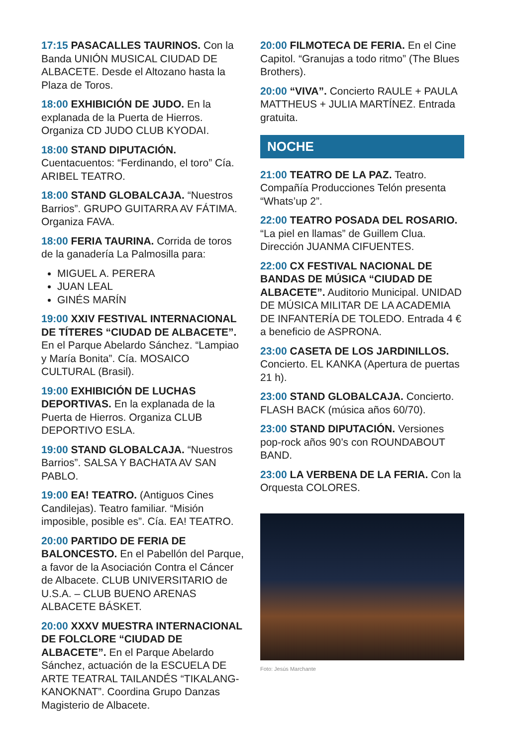17:15 PASACALLES TAURINOS. Con la Banda UNIÓN MUSICAL CIUDAD DE ALBACETE. Desde el Altozano hasta la Plaza de Toros.
18:00 EXHIBICIÓN DE JUDO. En la explanada de la Puerta de Hierros. Organiza CD JUDO CLUB KYODAI.
18:00 STAND DIPUTACIÓN. Cuentacuentos: “Ferdinando, el toro” Cía. ARIBEL TEATRO.
18:00 STAND GLOBALCAJA. “Nuestros Barrios”. GRUPO GUITARRA AV FÁTIMA. Organiza FAVA.
18:00 FERIA TAURINA. Corrida de toros de la ganadería La Palmosilla para:
MIGUEL A. PERERA
JUAN LEAL
GINÉS MARÍN
19:00 XXIV FESTIVAL INTERNACIONAL DE TÍTERES “CIUDAD DE ALBACETE”. En el Parque Abelardo Sánchez. “Lampiao y María Bonita”. Cía. MOSAICO CULTURAL (Brasil).
19:00 EXHIBICIÓN DE LUCHAS DEPORTIVAS. En la explanada de la Puerta de Hierros. Organiza CLUB DEPORTIVO ESLA.
19:00 STAND GLOBALCAJA. “Nuestros Barrios”. SALSA Y BACHATA AV SAN PABLO.
19:00 EA! TEATRO. (Antiguos Cines Candilejas). Teatro familiar. “Misión imposible, posible es”. Cía. EA! TEATRO.
20:00 PARTIDO DE FERIA DE BALONCESTO. En el Pabellón del Parque, a favor de la Asociación Contra el Cáncer de Albacete. CLUB UNIVERSITARIO de U.S.A. – CLUB BUENO ARENAS ALBACETE BÁSKET.
20:00 XXXV MUESTRA INTERNACIONAL DE FOLCLORE “CIUDAD DE ALBACETE”. En el Parque Abelardo Sánchez, actuación de la ESCUELA DE ARTE TEATRAL TAILANDÉS “TIKALANG-KANOKNAT”. Coordina Grupo Danzas Magisterio de Albacete.
20:00 FILMOTECA DE FERIA. En el Cine Capitol. “Granujas a todo ritmo” (The Blues Brothers).
20:00 “VIVA”. Concierto RAULE + PAULA MATTHEUS + JULIA MARTÍNEZ. Entrada gratuita.
NOCHE
21:00 TEATRO DE LA PAZ. Teatro. Compañía Producciones Telón presenta “Whats’up 2”.
22:00 TEATRO POSADA DEL ROSARIO. “La piel en llamas” de Guillem Clua. Dirección JUANMA CIFUENTES.
22:00 CX FESTIVAL NACIONAL DE BANDAS DE MÚSICA “CIUDAD DE ALBACETE”. Auditorio Municipal. UNIDAD DE MÚSICA MILITAR DE LA ACADEMIA DE INFANTERÍA DE TOLEDO. Entrada 4 € a beneficio de ASPRONA.
23:00 CASETA DE LOS JARDINILLOS. Concierto. EL KANKA (Apertura de puertas 21 h).
23:00 STAND GLOBALCAJA. Concierto. FLASH BACK (música años 60/70).
23:00 STAND DIPUTACIÓN. Versiones pop-rock años 90’s con ROUNDABOUT BAND.
23:00 LA VERBENA DE LA FERIA. Con la Orquesta COLORES.
Foto: Jesús Marchante